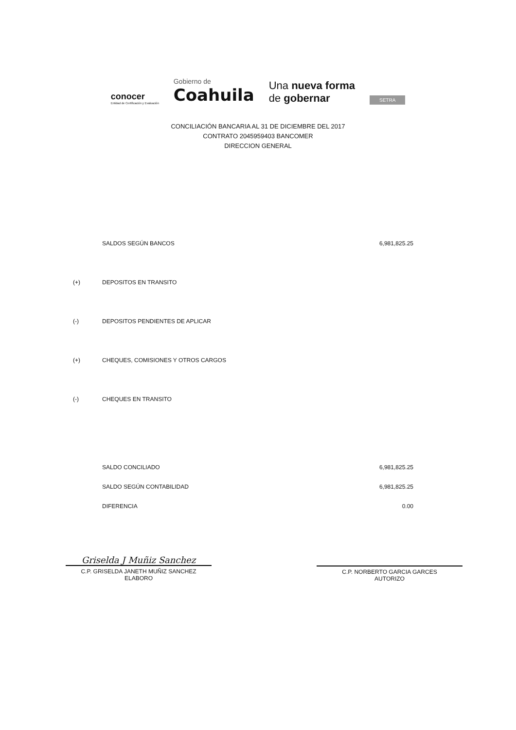conocer
Entidad de Certificación y Evaluación
Gobierno de
Coahuila
Una nueva forma
de gobernar
SETRA
CONCILIACIÓN BANCARIA AL 31 DE DICIEMBRE DEL 2017
CONTRATO 2045959403 BANCOMER
DIRECCION GENERAL
| | SALDOS SEGÚN BANCOS | 6,981,825.25 |
| (+) | DEPOSITOS EN TRANSITO | |
| (-) | DEPOSITOS PENDIENTES DE APLICAR | |
| (+) | CHEQUES, COMISIONES Y OTROS CARGOS | |
| (-) | CHEQUES EN TRANSITO | |
| | SALDO CONCILIADO | 6,981,825.25 |
| | SALDO SEGÚN CONTABILIDAD | 6,981,825.25 |
| | DIFERENCIA | 0.00 |
Griselda J Muñiz Sanchez
C.P. GRISELDA JANETH MUÑIZ SANCHEZ
ELABORO
C.P. NORBERTO GARCIA GARCES
AUTORIZO